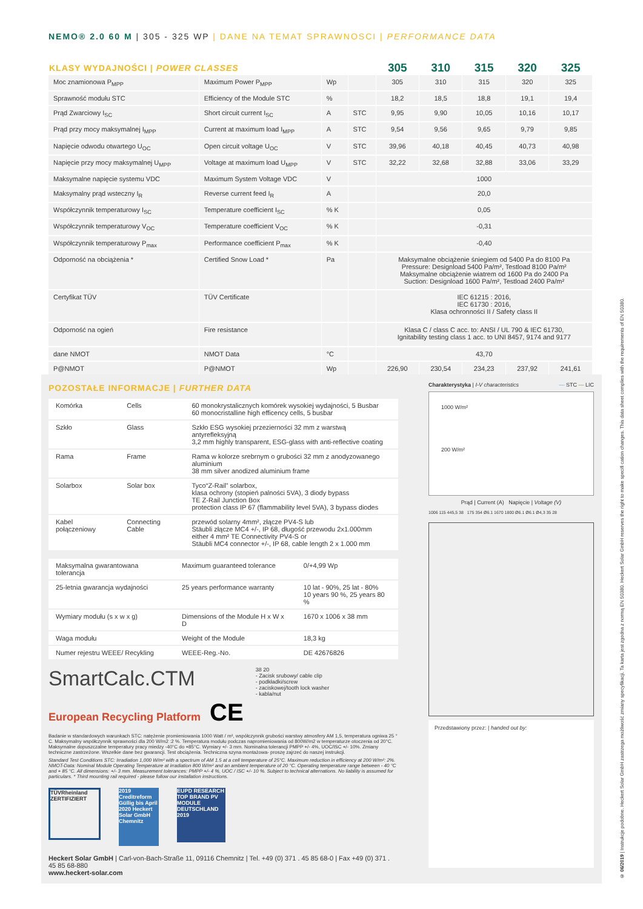NEMO® 2.0 60 M | 305 - 325 WP | DANE NA TEMAT SPRAWNOSCI | PERFORMANCE DATA
| KLASY WYDAJNOŚCI / POWER CLASSES | | | | 305 | 310 | 315 | 320 | 325 |
| --- | --- | --- | --- | --- | --- | --- | --- | --- |
| Moc znamionowa P<sub>MPP</sub> | Maximum Power P<sub>MPP</sub> | Wp | | 305 | 310 | 315 | 320 | 325 |
| Sprawność modułu STC | Efficiency of the Module STC | % | | 18,2 | 18,5 | 18,8 | 19,1 | 19,4 |
| Prąd Zwarciowy I<sub>SC</sub> | Short circuit current I<sub>SC</sub> | A | STC | 9,95 | 9,90 | 10,05 | 10,16 | 10,17 |
| Prąd przy mocy maksymalnej I<sub>MPP</sub> | Current at maximum load I<sub>MPP</sub> | A | STC | 9,54 | 9,56 | 9,65 | 9,79 | 9,85 |
| Napięcie odwodu otwartego U<sub>OC</sub> | Open circuit voltage U<sub>OC</sub> | V | STC | 39,96 | 40,18 | 40,45 | 40,73 | 40,98 |
| Napięcie przy mocy maksymalnej U<sub>MPP</sub> | Voltage at maximum load U<sub>MPP</sub> | V | STC | 32,22 | 32,68 | 32,88 | 33,06 | 33,29 |
| Maksymalne napięcie systemu VDC | Maximum System Voltage VDC | V | | 1000 | | | | |
| Maksymalny prąd wsteczny I<sub>R</sub> | Reverse current feed I<sub>R</sub> | A | | 20,0 | | | | |
| Współczynnik temperaturowy I<sub>SC</sub> | Temperature coefficient I<sub>SC</sub> | % K | | 0,05 | | | | |
| Współczynnik temperaturowy V<sub>OC</sub> | Temperature coefficient V<sub>OC</sub> | % K | | -0,31 | | | | |
| Współczynnik temperaturowy P<sub>max</sub> | Performance coefficient P<sub>max</sub> | % K | | -0,40 | | | | |
| Odporność na obciążenia * | Certified Snow Load * | Pa | | Maksymalne obciążenie śniegiem od 5400 Pa do 8100 Pa Pressure: Designload 5400 Pa/m², Testload 8100 Pa/m² Maksymalne obciążenie wiatrem od 1600 Pa do 2400 Pa Suction: Designload 1600 Pa/m², Testload 2400 Pa/m² | | | | |
| Certyfikat TÜV | TÜV Certificate | | | IEC 61215 : 2016, IEC 61730 : 2016, Klasa ochronności II / Safety class II | | | | |
| Odporność na ogień | Fire resistance | | | Klasa C / class C acc. to: ANSI / UL 790 & IEC 61730, Ignitability testing class 1 acc. to UNI 8457, 9174 and 9177 | | | | |
| dane NMOT | NMOT Data | °C | | 43,70 | | | | |
| P@NMOT | P@NMOT | Wp | | 226,90 | 230,54 | 234,23 | 237,92 | 241,61 |
POZOSTAŁE INFORMACJE | FURTHER DATA
| Komórka | Cells | 60 monokrystalicznych komórek wysokiej wydajności, 5 Busbar 60 monocristalline high efficency cells, 5 busbar |
| Szkło | Glass | Szkło ESG wysokiej przezierności 32 mm z warstwą antyrefleksyjną 3,2 mm highly transparent, ESG-glass with anti-reflective coating |
| Rama | Frame | Rama w kolorze srebrnym o grubości 32 mm z anodyzowanego aluminium 38 mm silver anodized aluminium frame |
| Solarbox | Solar box | Tyco“Z-Rail” solarbox, klasa ochrony (stopień palności 5VA), 3 diody bypass TE Z-Rail Junction Box protection class IP 67 (flammability level 5VA), 3 bypass diodes |
| Kabel połączeniowy | Connecting Cable | przewód solarny 4mm², złącze PV4-S lub Stäubli złącze MC4 +/-, IP 68, długość przewodu 2x1.000mm either 4 mm² TE Connectivity PV4-S or Stäubli MC4 connector +/-, IP 68, cable length 2 x 1.000 mm |
| Maksymalna gwarantowana tolerancja | Maximum guaranteed tolerance | 0/+4,99 Wp |
| 25-letnia gwarancja wydajności | 25 years performance warranty | 10 lat - 90%, 25 lat - 80% 10 years 90 %, 25 years 80 % |
| Wymiary modułu (s x w x g) | Dimensions of the Module H x W x D | 1670 x 1006 x 38 mm |
| Waga modułu | Weight of the Module | 18,3 kg |
| Numer rejestru WEEE/ Recykling | WEEE-Reg.-No. | DE 42676826 |
SmartCalc.CTM
European Recycling Platform CE
38 20
- Zacisk srubowy/ cable clip
- podkładki/screw
- zaciskowej/tooth lock washer
- kabla/nut
Badanie w standardowych warunkach STC: natężenie promieniowania 1000 Watt / m², współczynnik grubości warstwy atmosfery AM 1,5, temperatura ogniwa 25 ° C. Maksymalny współczynnik sprawności dla 200 W/m2 :2 %. Temperatura modułu podczas napromieniowania od 800W/m2 w temperaturze otoczenia od 20°C. Maksymalne dopuszczalne temperatury pracy miedzy -40°C do +85°C. Wymiary +/- 3 mm. Nominalna tolerancji PMPP +/- 4%, UOC/ISC +/- 10%. Zmiany techniczne zastrzeżone. Wszelkie dane bez gwarancji. Test obciążenia. Techniczna szyna montażowa- proszę zajrzeć do naszej instrukcji.
Standard Test Conditions STC: Irradiation 1,000 W/m² with a spectrum of AM 1.5 at a cell temperature of 25°C. Maximum reduction in efficiency at 200 W/m²: 2%. NMOT-Data: Nominal Module Operating Temperature at irradiation 800 W/m² and an ambient temperature of 20 °C. Operating temperature range between - 40 °C and + 85 °C. All dimensions: +/- 3 mm. Measurement tolerances: PMPP +/- 4 %, UOC / ISC +/- 10 %. Subject to technical alternations. No liability is assumed for particulars. * Third mounting rail required - please follow our installation instructions.
TÜVRheinland ZERTIFIZIERT
2019 Creditreform Güllig bis April 2020 Heckert Solar GmbH Chemnitz
EUPD RESEARCH TOP BRAND PV MODULE DEUTSCHLAND 2019
Heckert Solar GmbH | Carl-von-Bach-Straße 11, 09116 Chemnitz | Tel. +49 (0) 371 . 45 85 68-0 | Fax +49 (0) 371 . 45 85 68-880
www.heckert-solar.com
Charakterystyka | I-V characteristics — STC — LIC
1000 W/m²
200 W/m²
Prąd | Current (A) Napięcie | Voltage (V)
1006 115 445,5 38 175 354 Ø6.1 1670 1800 Ø6.1 Ø6.1 Ø4,3 35 28
Przedstawiony przez: | handed out by:
© 06/2019 | Instrukcje podobne. Heckert Solar GmbH zastrzega możliwość zmiany specyfikacji. Ta karta jest zgodna z normą EN 50380. Heckert Solar GmbH reserves the right to make specifi cation changes. This data sheet complies with the requirements of EN 50380.